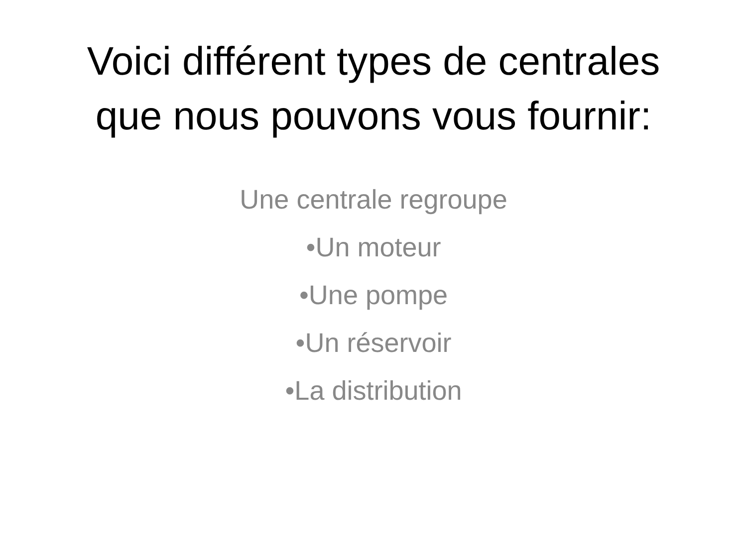Voici différent types de centrales
que nous pouvons vous fournir:
Une centrale regroupe
•Un moteur
•Une pompe
•Un réservoir
•La distribution